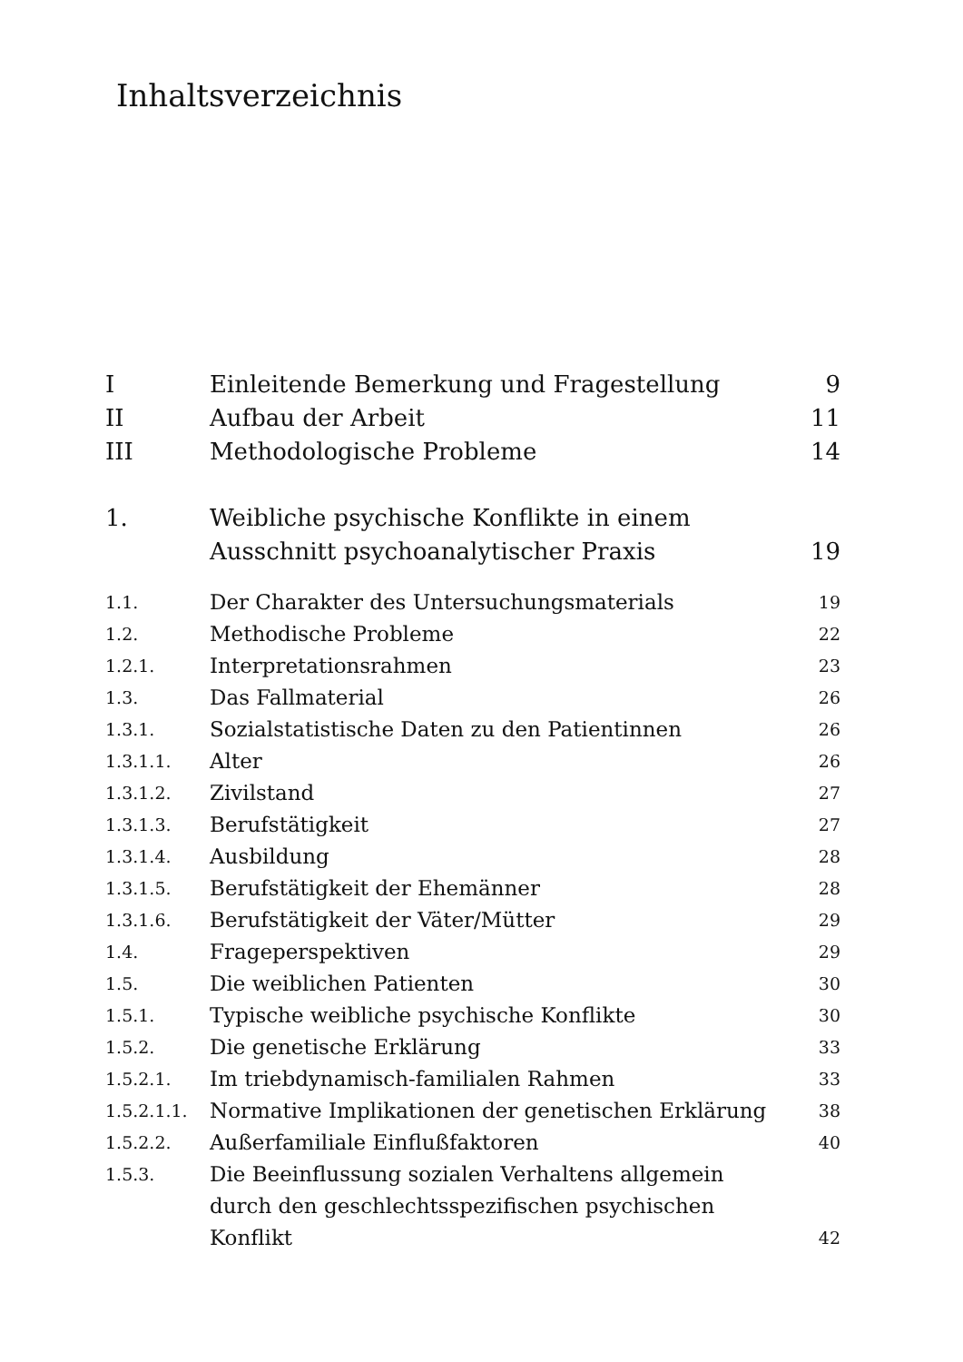Inhaltsverzeichnis
| I | Einleitende Bemerkung und Fragestellung | 9 |
| II | Aufbau der Arbeit | 11 |
| III | Methodologische Probleme | 14 |
| 1. | Weibliche psychische Konflikte in einem Ausschnitt psychoanalytischer Praxis | 19 |
| 1.1. | Der Charakter des Untersuchungsmaterials | 19 |
| 1.2. | Methodische Probleme | 22 |
| 1.2.1. | Interpretationsrahmen | 23 |
| 1.3. | Das Fallmaterial | 26 |
| 1.3.1. | Sozialstatistische Daten zu den Patientinnen | 26 |
| 1.3.1.1. | Alter | 26 |
| 1.3.1.2. | Zivilstand | 27 |
| 1.3.1.3. | Berufstätigkeit | 27 |
| 1.3.1.4. | Ausbildung | 28 |
| 1.3.1.5. | Berufstätigkeit der Ehemänner | 28 |
| 1.3.1.6. | Berufstätigkeit der Väter/Mütter | 29 |
| 1.4. | Frageperspektiven | 29 |
| 1.5. | Die weiblichen Patienten | 30 |
| 1.5.1. | Typische weibliche psychische Konflikte | 30 |
| 1.5.2. | Die genetische Erklärung | 33 |
| 1.5.2.1. | Im triebdynamisch-familialen Rahmen | 33 |
| 1.5.2.1.1. | Normative Implikationen der genetischen Erklärung | 38 |
| 1.5.2.2. | Außerfamiliale Einflußfaktoren | 40 |
| 1.5.3. | Die Beeinflussung sozialen Verhaltens allgemein durch den geschlechtsspezifischen psychischen Konflikt | 42 |